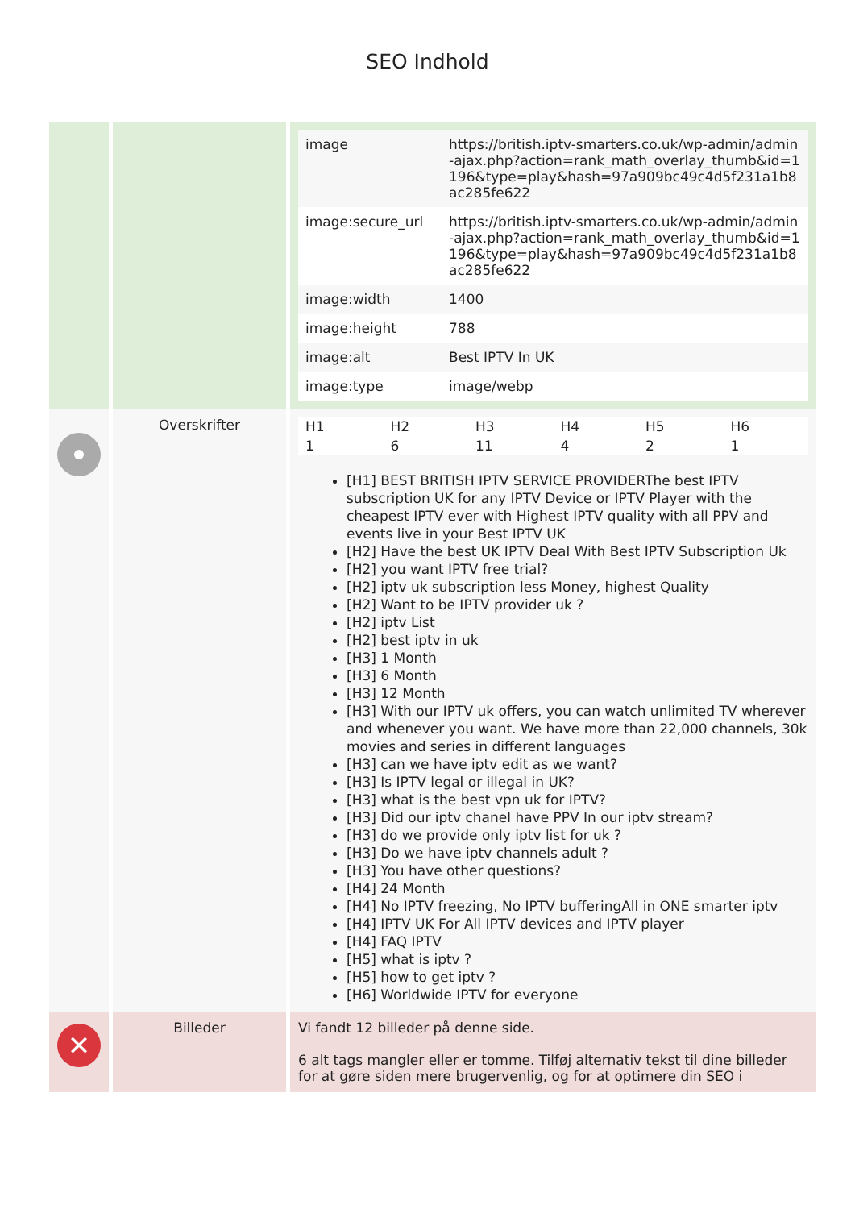SEO Indhold
| | | / image / https://british.iptv-smarters.co.uk/wp-admin/admin-ajax.php?action=rank_math_overlay_thumb&id=1196&type=play&hash=97a909bc49c4d5f231a1b8ac285fe622 / / image:secure_url / https://british.iptv-smarters.co.uk/wp-admin/admin-ajax.php?action=rank_math_overlay_thumb&id=1196&type=play&hash=97a909bc49c4d5f231a1b8ac285fe622 / / image:width / 1400 / / image:height / 788 / / image:alt / Best IPTV In UK / / image:type / image/webp / |
| | Overskrifter | / H1 / H2 / H3 / H4 / H5 / H6 / / 1 / 6 / 11 / 4 / 2 / 1 / [H1] BEST BRITISH IPTV SERVICE PROVIDERThe best IPTV subscription UK for any IPTV Device or IPTV Player with the cheapest IPTV ever with Highest IPTV quality with all PPV and events live in your Best IPTV UK [H2] Have the best UK IPTV Deal With Best IPTV Subscription Uk [H2] you want IPTV free trial? [H2] iptv uk subscription less Money, highest Quality [H2] Want to be IPTV provider uk ? [H2] iptv List [H2] best iptv in uk [H3] 1 Month [H3] 6 Month [H3] 12 Month [H3] With our IPTV uk offers, you can watch unlimited TV wherever and whenever you want. We have more than 22,000 channels, 30k movies and series in different languages [H3] can we have iptv edit as we want? [H3] Is IPTV legal or illegal in UK? [H3] what is the best vpn uk for IPTV? [H3] Did our iptv chanel have PPV In our iptv stream? [H3] do we provide only iptv list for uk ? [H3] Do we have iptv channels adult ? [H3] You have other questions? [H4] 24 Month [H4] No IPTV freezing, No IPTV bufferingAll in ONE smarter iptv [H4] IPTV UK For All IPTV devices and IPTV player [H4] FAQ IPTV [H5] what is iptv ? [H5] how to get iptv ? [H6] Worldwide IPTV for everyone |
| ✕ | Billeder | Vi fandt 12 billeder på denne side. 6 alt tags mangler eller er tomme. Tilføj alternativ tekst til dine billeder for at gøre siden mere brugervenlig, og for at optimere din SEO i |